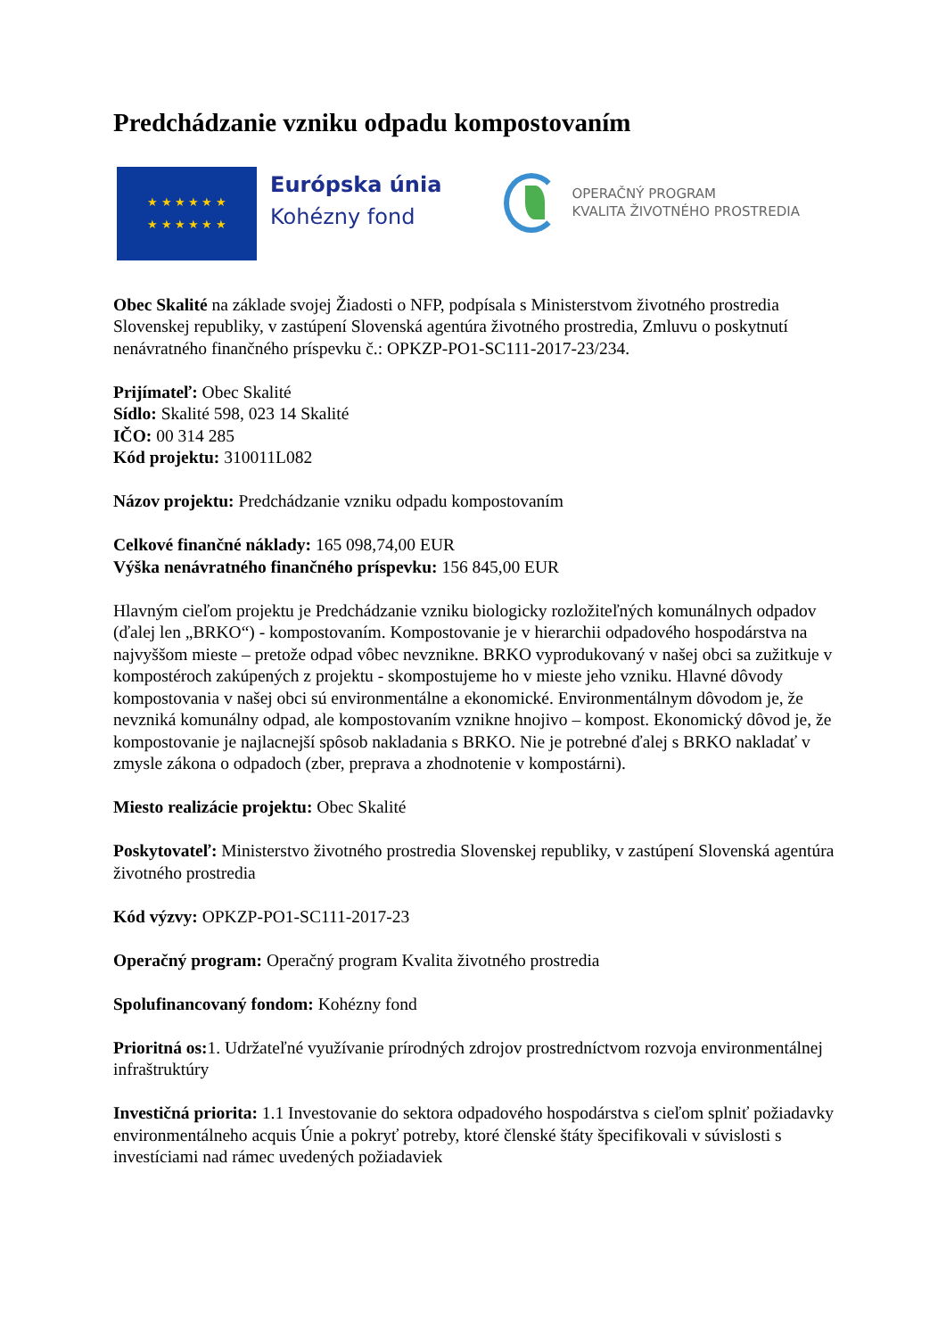Predchádzanie vzniku odpadu kompostovaním
★ ★ ★ ★ ★ ★
★ ★ ★ ★ ★ ★
Európska únia
Kohézny fond
OPERAČNÝ PROGRAM
KVALITA ŽIVOTNÉHO PROSTREDIA
Obec Skalité na základe svojej Žiadosti o NFP, podpísala s Ministerstvom životného prostredia Slovenskej republiky, v zastúpení Slovenská agentúra životného prostredia, Zmluvu o poskytnutí nenávratného finančného príspevku č.: OPKZP-PO1-SC111-2017-23/234.
Prijímateľ: Obec Skalité
Sídlo: Skalité 598, 023 14 Skalité
IČO: 00 314 285
Kód projektu: 310011L082
Názov projektu: Predchádzanie vzniku odpadu kompostovaním
Celkové finančné náklady: 165 098,74,00 EUR
Výška nenávratného finančného príspevku: 156 845,00 EUR
Hlavným cieľom projektu je Predchádzanie vzniku biologicky rozložiteľných komunálnych odpadov (ďalej len „BRKO“) - kompostovaním. Kompostovanie je v hierarchii odpadového hospodárstva na najvyššom mieste – pretože odpad vôbec nevznikne. BRKO vyprodukovaný v našej obci sa zužitkuje v kompostéroch zakúpených z projektu - skompostujeme ho v mieste jeho vzniku. Hlavné dôvody kompostovania v našej obci sú environmentálne a ekonomické. Environmentálnym dôvodom je, že nevzniká komunálny odpad, ale kompostovaním vznikne hnojivo – kompost. Ekonomický dôvod je, že kompostovanie je najlacnejší spôsob nakladania s BRKO. Nie je potrebné ďalej s BRKO nakladať v zmysle zákona o odpadoch (zber, preprava a zhodnotenie v kompostárni).
Miesto realizácie projektu: Obec Skalité
Poskytovateľ: Ministerstvo životného prostredia Slovenskej republiky, v zastúpení Slovenská agentúra životného prostredia
Kód výzvy: OPKZP-PO1-SC111-2017-23
Operačný program: Operačný program Kvalita životného prostredia
Spolufinancovaný fondom: Kohézny fond
Prioritná os: 1. Udržateľné využívanie prírodných zdrojov prostredníctvom rozvoja environmentálnej infraštruktúry
Investičná priorita: 1.1 Investovanie do sektora odpadového hospodárstva s cieľom splniť požiadavky environmentálneho acquis Únie a pokryť potreby, ktoré členské štáty špecifikovali v súvislosti s investíciami nad rámec uvedených požiadaviek